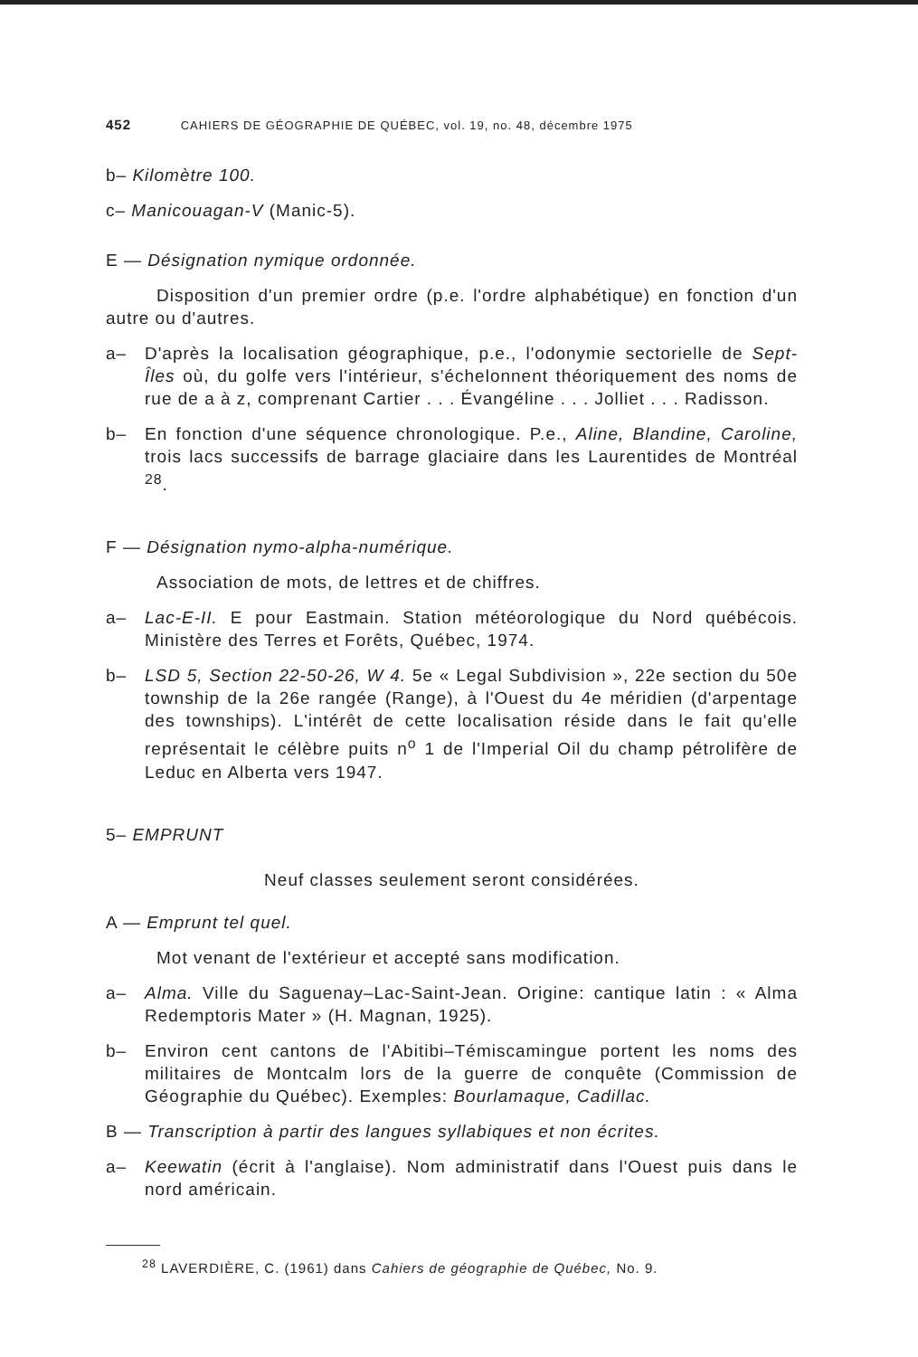452 CAHIERS DE GÉOGRAPHIE DE QUÉBEC, vol. 19, no. 48, décembre 1975
b– Kilomètre 100.
c– Manicouagan-V (Manic-5).
E — Désignation nymique ordonnée.
Disposition d'un premier ordre (p.e. l'ordre alphabétique) en fonction d'un autre ou d'autres.
a– D'après la localisation géographique, p.e., l'odonymie sectorielle de Sept-Îles où, du golfe vers l'intérieur, s'échelonnent théoriquement des noms de rue de a à z, comprenant Cartier . . . Évangéline . . . Jolliet . . . Radisson.
b– En fonction d'une séquence chronologique. P.e., Aline, Blandine, Caroline, trois lacs successifs de barrage glaciaire dans les Laurentides de Montréal <sup>28</sup>.
F — Désignation nymo-alpha-numérique.
Association de mots, de lettres et de chiffres.
a– Lac-E-II. E pour Eastmain. Station météorologique du Nord québécois. Ministère des Terres et Forêts, Québec, 1974.
b– LSD 5, Section 22-50-26, W 4. 5e « Legal Subdivision », 22e section du 50e township de la 26e rangée (Range), à l'Ouest du 4e méridien (d'arpentage des townships). L'intérêt de cette localisation réside dans le fait qu'elle représentait le célèbre puits n<sup>o</sup> 1 de l'Imperial Oil du champ pétrolifère de Leduc en Alberta vers 1947.
5– EMPRUNT
Neuf classes seulement seront considérées.
A — Emprunt tel quel.
Mot venant de l'extérieur et accepté sans modification.
a– Alma. Ville du Saguenay–Lac-Saint-Jean. Origine: cantique latin : « Alma Redemptoris Mater » (H. Magnan, 1925).
b– Environ cent cantons de l'Abitibi–Témiscamingue portent les noms des militaires de Montcalm lors de la guerre de conquête (Commission de Géographie du Québec). Exemples: Bourlamaque, Cadillac.
B — Transcription à partir des langues syllabiques et non écrites.
a– Keewatin (écrit à l'anglaise). Nom administratif dans l'Ouest puis dans le nord américain.
<sup>28</sup> LAVERDIÈRE, C. (1961) dans Cahiers de géographie de Québec, No. 9.